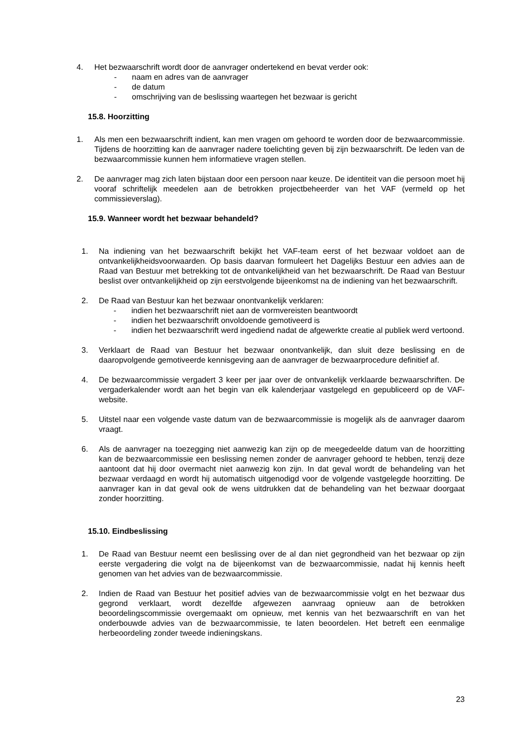4. Het bezwaarschrift wordt door de aanvrager ondertekend en bevat verder ook:
- naam en adres van de aanvrager
- de datum
- omschrijving van de beslissing waartegen het bezwaar is gericht
15.8. Hoorzitting
1. Als men een bezwaarschrift indient, kan men vragen om gehoord te worden door de bezwaarcommissie. Tijdens de hoorzitting kan de aanvrager nadere toelichting geven bij zijn bezwaarschrift. De leden van de bezwaarcommissie kunnen hem informatieve vragen stellen.
2. De aanvrager mag zich laten bijstaan door een persoon naar keuze. De identiteit van die persoon moet hij vooraf schriftelijk meedelen aan de betrokken projectbeheerder van het VAF (vermeld op het commissieverslag).
15.9. Wanneer wordt het bezwaar behandeld?
1. Na indiening van het bezwaarschrift bekijkt het VAF-team eerst of het bezwaar voldoet aan de ontvankelijkheidsvoorwaarden. Op basis daarvan formuleert het Dagelijks Bestuur een advies aan de Raad van Bestuur met betrekking tot de ontvankelijkheid van het bezwaarschrift. De Raad van Bestuur beslist over ontvankelijkheid op zijn eerstvolgende bijeenkomst na de indiening van het bezwaarschrift.
2. De Raad van Bestuur kan het bezwaar onontvankelijk verklaren:
- indien het bezwaarschrift niet aan de vormvereisten beantwoordt
- indien het bezwaarschrift onvoldoende gemotiveerd is
- indien het bezwaarschrift werd ingediend nadat de afgewerkte creatie al publiek werd vertoond.
3. Verklaart de Raad van Bestuur het bezwaar onontvankelijk, dan sluit deze beslissing en de daaropvolgende gemotiveerde kennisgeving aan de aanvrager de bezwaarprocedure definitief af.
4. De bezwaarcommissie vergadert 3 keer per jaar over de ontvankelijk verklaarde bezwaarschriften. De vergaderkalender wordt aan het begin van elk kalenderjaar vastgelegd en gepubliceerd op de VAF-website.
5. Uitstel naar een volgende vaste datum van de bezwaarcommissie is mogelijk als de aanvrager daarom vraagt.
6. Als de aanvrager na toezegging niet aanwezig kan zijn op de meegedeelde datum van de hoorzitting kan de bezwaarcommissie een beslissing nemen zonder de aanvrager gehoord te hebben, tenzij deze aantoont dat hij door overmacht niet aanwezig kon zijn. In dat geval wordt de behandeling van het bezwaar verdaagd en wordt hij automatisch uitgenodigd voor de volgende vastgelegde hoorzitting. De aanvrager kan in dat geval ook de wens uitdrukken dat de behandeling van het bezwaar doorgaat zonder hoorzitting.
15.10. Eindbeslissing
1. De Raad van Bestuur neemt een beslissing over de al dan niet gegrondheid van het bezwaar op zijn eerste vergadering die volgt na de bijeenkomst van de bezwaarcommissie, nadat hij kennis heeft genomen van het advies van de bezwaarcommissie.
2. Indien de Raad van Bestuur het positief advies van de bezwaarcommissie volgt en het bezwaar dus gegrond verklaart, wordt dezelfde afgewezen aanvraag opnieuw aan de betrokken beoordelingscommissie overgemaakt om opnieuw, met kennis van het bezwaarschrift en van het onderbouwde advies van de bezwaarcommissie, te laten beoordelen. Het betreft een eenmalige herbeoordeling zonder tweede indieningskans.
23